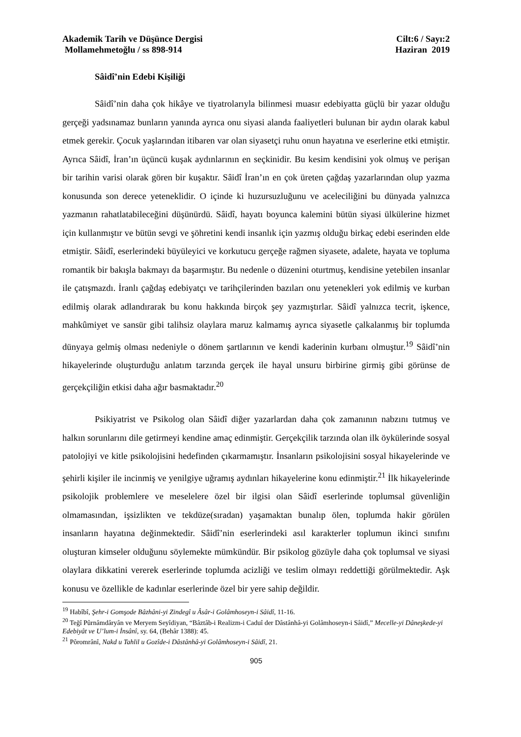Akademik Tarih ve Düşünce Dergisi Cilt:6 / Sayı:2
Mollamehmetoğlu / ss 898-914 Haziran 2019
Sâidî’nin Edebi Kişiliği
Sâidî’nin daha çok hikâye ve tiyatrolarıyla bilinmesi muasır edebiyatta güçlü bir yazar olduğu gerçeği yadsınamaz bunların yanında ayrıca onu siyasi alanda faaliyetleri bulunan bir aydın olarak kabul etmek gerekir. Çocuk yaşlarından itibaren var olan siyasetçi ruhu onun hayatına ve eserlerine etki etmiştir. Ayrıca Sâidî, İran’ın üçüncü kuşak aydınlarının en seçkinidir. Bu kesim kendisini yok olmuş ve perişan bir tarihin varisi olarak gören bir kuşaktır. Sâidî İran’ın en çok üreten çağdaş yazarlarından olup yazma konusunda son derece yeteneklidir. O içinde ki huzursuzluğunu ve aceleciliğini bu dünyada yalnızca yazmanın rahatlatabileceğini düşünürdü. Sâidî, hayatı boyunca kalemini bütün siyasi ülkülerine hizmet için kullanmıştır ve bütün sevgi ve şöhretini kendi insanlık için yazmış olduğu birkaç edebi eserinden elde etmiştir. Sâidî, eserlerindeki büyüleyici ve korkutucu gerçeğe rağmen siyasete, adalete, hayata ve topluma romantik bir bakışla bakmayı da başarmıştır. Bu nedenle o düzenini oturtmuş, kendisine yetebilen insanlar ile çatışmazdı. İranlı çağdaş edebiyatçı ve tarihçilerinden bazıları onu yetenekleri yok edilmiş ve kurban edilmiş olarak adlandırarak bu konu hakkında birçok şey yazmıştırlar. Sâidî yalnızca tecrit, işkence, mahkûmiyet ve sansür gibi talihsiz olaylara maruz kalmamış ayrıca siyasetle çalkalanmış bir toplumda dünyaya gelmiş olması nedeniyle o dönem şartlarının ve kendi kaderinin kurbanı olmuştur.<sup>19</sup> Sâidî’nin hikayelerinde oluşturduğu anlatım tarzında gerçek ile hayal unsuru birbirine girmiş gibi görünse de gerçekçiliğin etkisi daha ağır basmaktadır.<sup>20</sup>
Psikiyatrist ve Psikolog olan Sâidî diğer yazarlardan daha çok zamanının nabzını tutmuş ve halkın sorunlarını dile getirmeyi kendine amaç edinmiştir. Gerçekçilik tarzında olan ilk öykülerinde sosyal patolojiyi ve kitle psikolojisini hedefinden çıkarmamıştır. İnsanların psikolojisini sosyal hikayelerinde ve şehirli kişiler ile incinmiş ve yenilgiye uğramış aydınları hikayelerine konu edinmiştir.<sup>21</sup> İlk hikayelerinde psikolojik problemlere ve meselelere özel bir ilgisi olan Sâidî eserlerinde toplumsal güvenliğin olmamasından, işsizlikten ve tekdüze(sıradan) yaşamaktan bunalıp ölen, toplumda hakir görülen insanların hayatına değinmektedir. Sâidî’nin eserlerindeki asıl karakterler toplumun ikinci sınıfını oluşturan kimseler olduğunu söylemekte mümkündür. Bir psikolog gözüyle daha çok toplumsal ve siyasi olaylara dikkatini vererek eserlerinde toplumda acizliği ve teslim olmayı reddettiği görülmektedir. Aşk konusu ve özellikle de kadınlar eserlerinde özel bir yere sahip değildir.
<sup>19</sup> Habîbî, Şehr-i Gomşode Bâzhâni-yi Zindegî u Âsâr-i Golâmhoseyn-i Sâidî, 11-16.
<sup>20</sup> Teğî Pûrnâmdâryân ve Meryem Seyîdiyan, “Bâztâb-i Realizm-i Caduî der Dâstânhâ-yi Golâmhoseyn-i Sâidî,” Mecelle-yi Dâneşkede-yi Edebiyât ve U’lum-i İnsânî, sy. 64, (Behâr 1388): 45.
<sup>21</sup> Pôromrânî, Nakd u Tahlil u Gozîde-i Dâstânhâ-yi Golâmhoseyn-i Sâidî, 21.
905